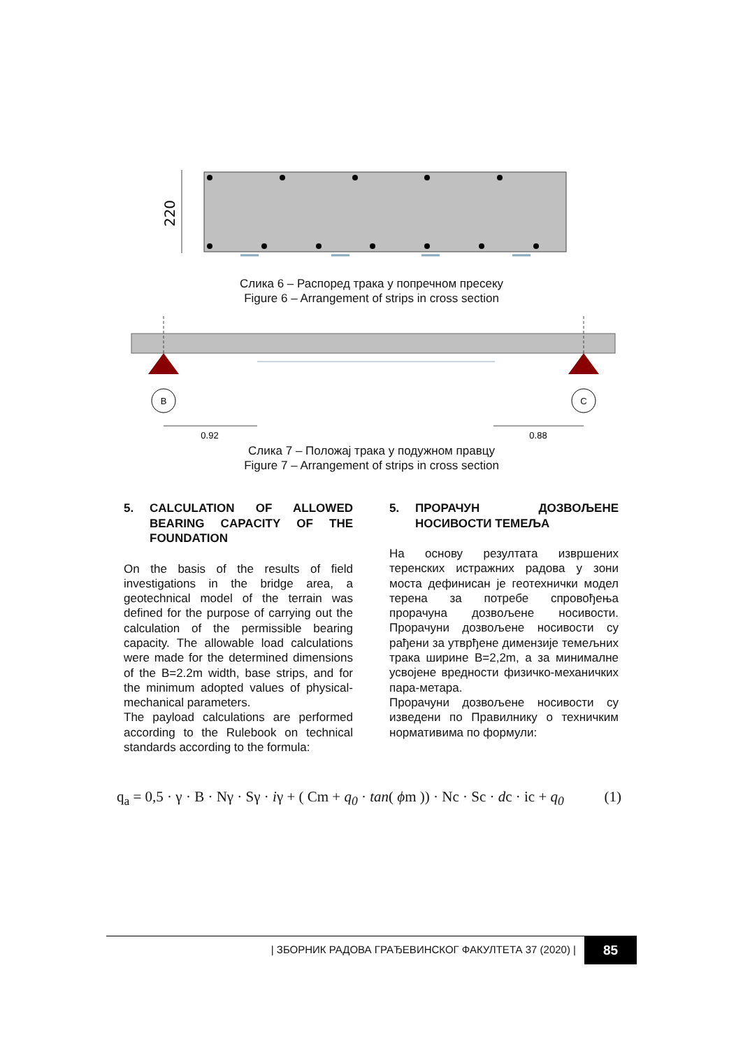220
Слика 6 – Распоред трака у попречном пресеку
Figure 6 – Arrangement of strips in cross section
B
C
0.92
0.88
Слика 7 – Положај трака у подужном правцу
Figure 7 – Arrangement of strips in cross section
5. CALCULATION OF ALLOWED BEARING CAPACITY OF THE FOUNDATION
On the basis of the results of field investigations in the bridge area, a geotechnical model of the terrain was defined for the purpose of carrying out the calculation of the permissible bearing capacity. The allowable load calculations were made for the determined dimensions of the B=2.2m width, base strips, and for the minimum adopted values of physical-mechanical parameters.
The payload calculations are performed according to the Rulebook on technical standards according to the formula:
5. ПРОРАЧУН ДОЗВОЉЕНЕ НОСИВОСТИ ТЕМЕЉА
На основу резултата извршених теренских истражних радова у зони моста дефинисан је геотехнички модел терена за потребе спровођења прорачуна дозвољене носивости. Прорачуни дозвољене носивости су рађени за утврђене димензије темељних трака ширине B=2,2m, а за минималне усвојене вредности физичко-механичких пара-метара.
Прорачуни дозвољене носивости су изведени по Правилнику о техничким нормативима по формули:
q<sub>a</sub> = 0,5 · γ · B · Nγ · Sγ · iγ + ( Cm + q<sub>0</sub> · tan( ϕm )) · Nc · Sc · dc · ic + q<sub>0</sub> (1)
| ЗБОРНИК РАДОВА ГРАЂЕВИНСКОГ ФАКУЛТЕТА 37 (2020) | 85